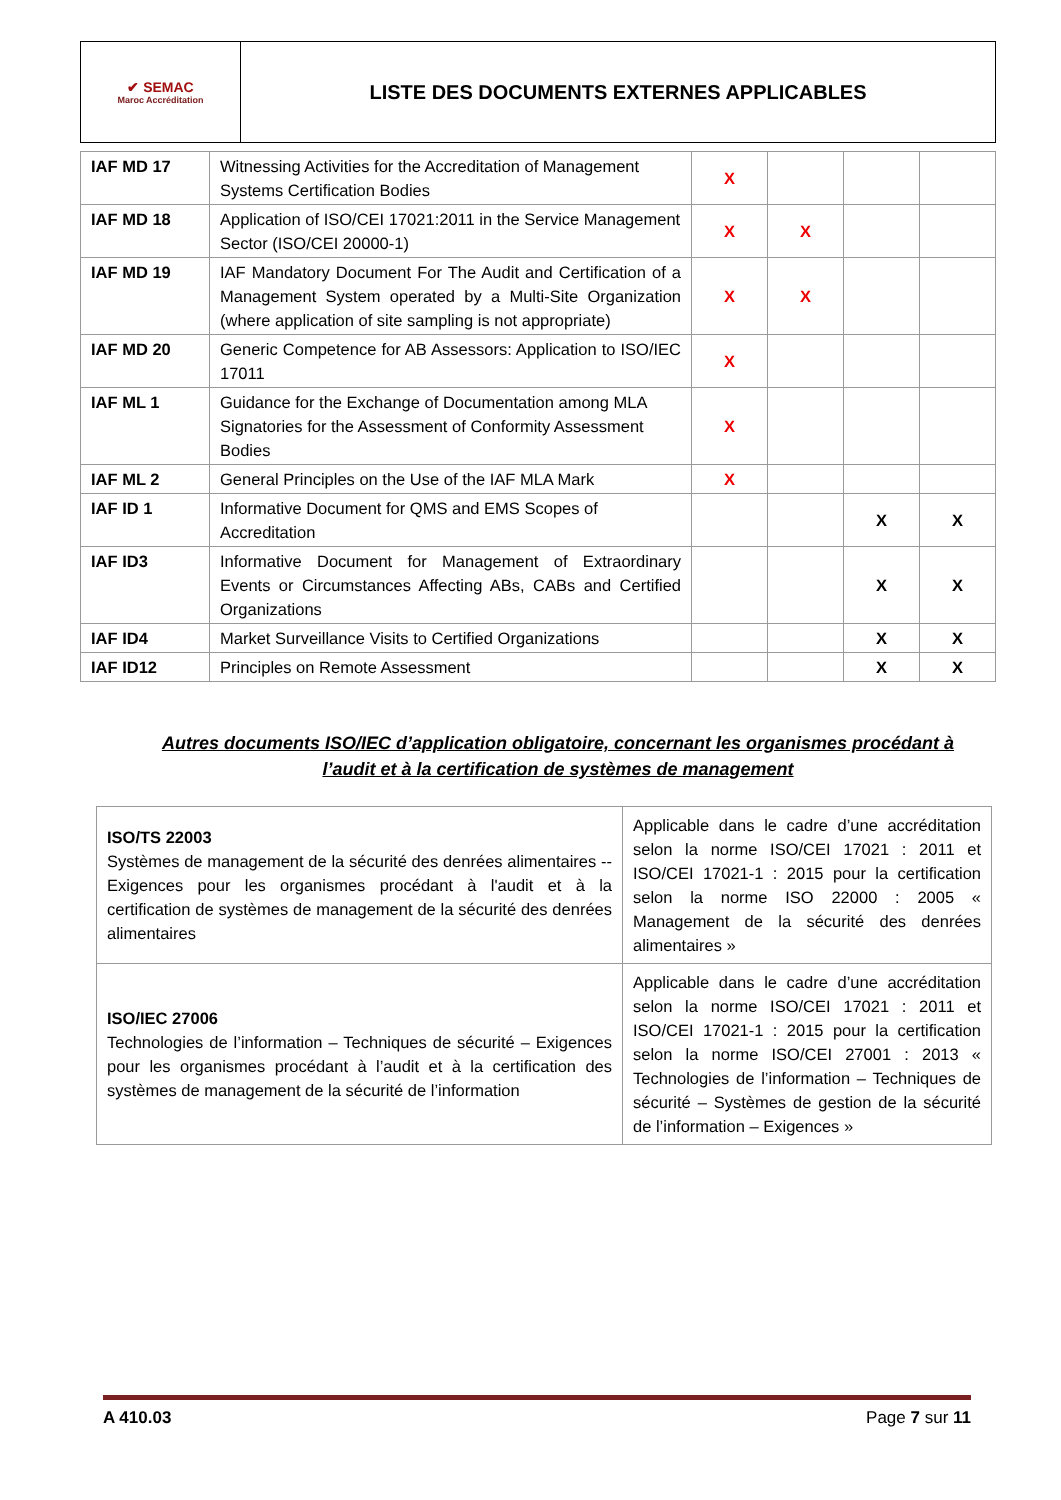| ✔ SEMAC Maroc Accréditation | LISTE DES DOCUMENTS EXTERNES APPLICABLES |
| IAF MD 17 | Witnessing Activities for the Accreditation of Management Systems Certification Bodies | X | | | |
| IAF MD 18 | Application of ISO/CEI 17021:2011 in the Service Management Sector (ISO/CEI 20000-1) | X | X | | |
| IAF MD 19 | IAF Mandatory Document For The Audit and Certification of a Management System operated by a Multi-Site Organization (where application of site sampling is not appropriate) | X | X | | |
| IAF MD 20 | Generic Competence for AB Assessors: Application to ISO/IEC 17011 | X | | | |
| IAF ML 1 | Guidance for the Exchange of Documentation among MLA Signatories for the Assessment of Conformity Assessment Bodies | X | | | |
| IAF ML 2 | General Principles on the Use of the IAF MLA Mark | X | | | |
| IAF ID 1 | Informative Document for QMS and EMS Scopes of Accreditation | | | X | X |
| IAF ID3 | Informative Document for Management of Extraordinary Events or Circumstances Affecting ABs, CABs and Certified Organizations | | | X | X |
| IAF ID4 | Market Surveillance Visits to Certified Organizations | | | X | X |
| IAF ID12 | Principles on Remote Assessment | | | X | X |
Autres documents ISO/IEC d’application obligatoire, concernant les organismes procédant à l’audit et à la certification de systèmes de management
| ISO/TS 22003 Systèmes de management de la sécurité des denrées alimentaires -- Exigences pour les organismes procédant à l'audit et à la certification de systèmes de management de la sécurité des denrées alimentaires | Applicable dans le cadre d’une accréditation selon la norme ISO/CEI 17021 : 2011 et ISO/CEI 17021-1 : 2015 pour la certification selon la norme ISO 22000 : 2005 « Management de la sécurité des denrées alimentaires » |
| ISO/IEC 27006 Technologies de l’information – Techniques de sécurité – Exigences pour les organismes procédant à l’audit et à la certification des systèmes de management de la sécurité de l’information | Applicable dans le cadre d’une accréditation selon la norme ISO/CEI 17021 : 2011 et ISO/CEI 17021-1 : 2015 pour la certification selon la norme ISO/CEI 27001 : 2013 « Technologies de l’information – Techniques de sécurité – Systèmes de gestion de la sécurité de l’information – Exigences » |
A 410.03 Page 7 sur 11